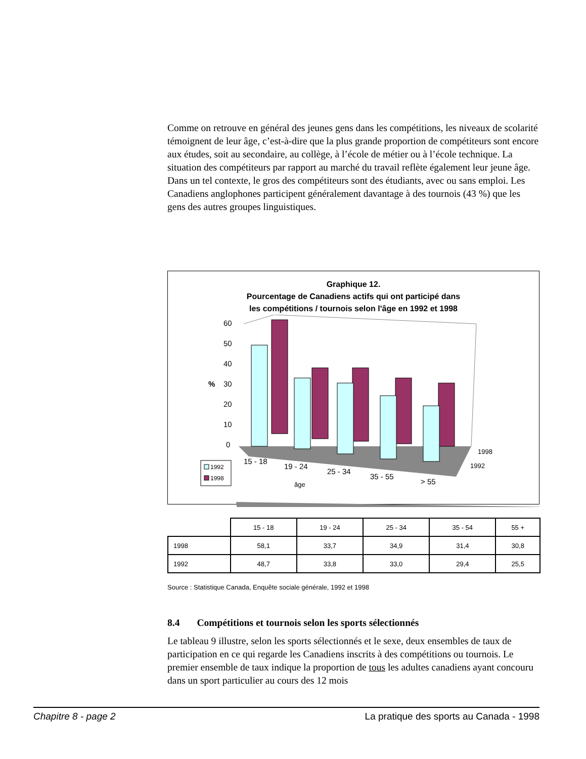Comme on retrouve en général des jeunes gens dans les compétitions, les niveaux de scolarité témoignent de leur âge, c’est-à-dire que la plus grande proportion de compétiteurs sont encore aux études, soit au secondaire, au collège, à l’école de métier ou à l’école technique. La situation des compétiteurs par rapport au marché du travail reflète également leur jeune âge. Dans un tel contexte, le gros des compétiteurs sont des étudiants, avec ou sans emploi. Les Canadiens anglophones participent généralement davantage à des tournois (43 %) que les gens des autres groupes linguistiques.
Graphique 12.
Pourcentage de Canadiens actifs qui ont participé dans
les compétitions / tournois selon l'âge en 1992 et 1998
60
50
40
%
30
20
10
0
15 - 18
19 - 24
25 - 34
35 - 55
> 55
âge
1998
1992
1992
1998
| | 15 - 18 | 19 - 24 | 25 - 34 | 35 - 54 | 55 + |
| --- | --- | --- | --- | --- | --- |
| 1998 | 58,1 | 33,7 | 34,9 | 31,4 | 30,8 |
| 1992 | 48,7 | 33,8 | 33,0 | 29,4 | 25,5 |
Source : Statistique Canada, Enquête sociale générale, 1992 et 1998
8.4 Compétitions et tournois selon les sports sélectionnés
Le tableau 9 illustre, selon les sports sélectionnés et le sexe, deux ensembles de taux de participation en ce qui regarde les Canadiens inscrits à des compétitions ou tournois. Le premier ensemble de taux indique la proportion de tous les adultes canadiens ayant concouru dans un sport particulier au cours des 12 mois
Chapitre 8 - page 2 La pratique des sports au Canada - 1998